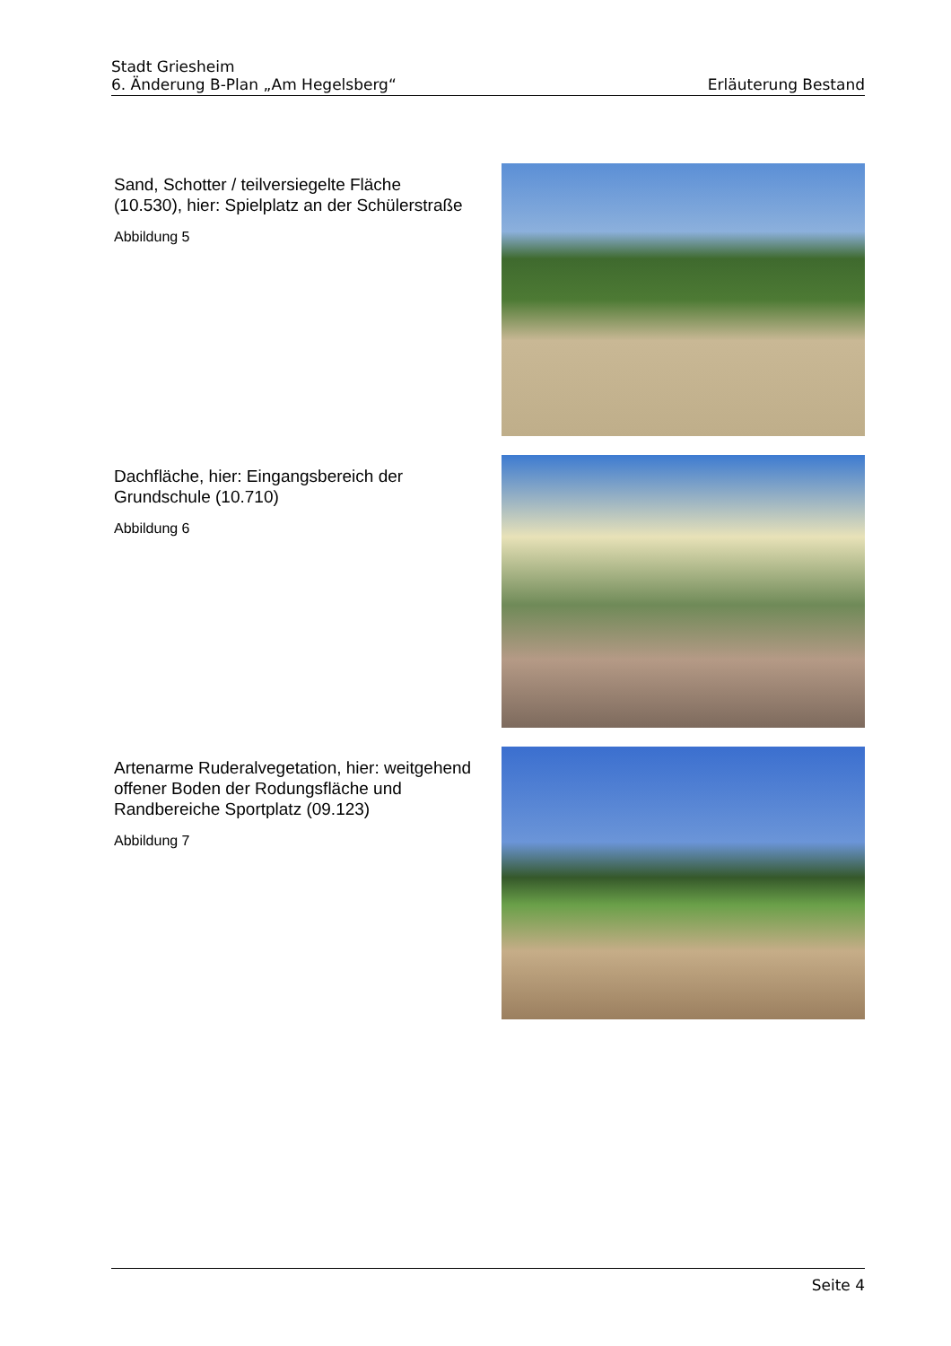Stadt Griesheim
6. Änderung B-Plan „Am Hegelsberg“
Erläuterung Bestand
Sand, Schotter / teilversiegelte Fläche (10.530), hier: Spielplatz an der Schüler­straße
Abbildung 5
Dachfläche, hier: Eingangsbereich der Grundschule (10.710)
Abbildung 6
Artenarme Ruderalvegetation, hier: weitge­hend offener Boden der Rodungsfläche und Randbereiche Sportplatz (09.123)
Abbildung 7
Seite 4